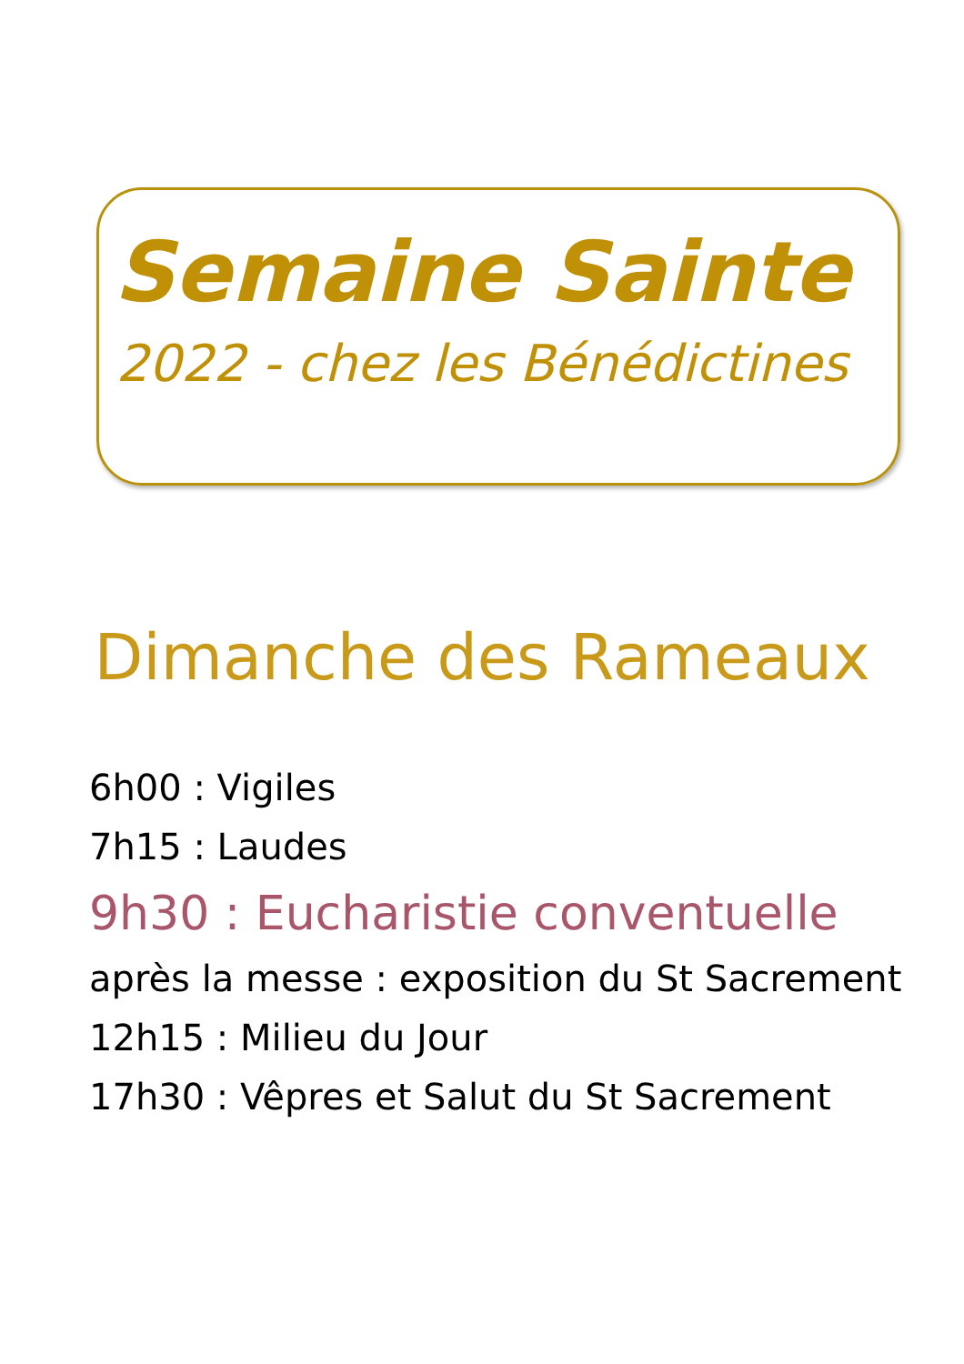Semaine Sainte
2022 - chez les Bénédictines
Dimanche des Rameaux
6h00 : Vigiles
7h15 : Laudes
9h30 : Eucharistie conventuelle
après la messe : exposition du St Sacrement
12h15 : Milieu du Jour
17h30 : Vêpres et Salut du St Sacrement